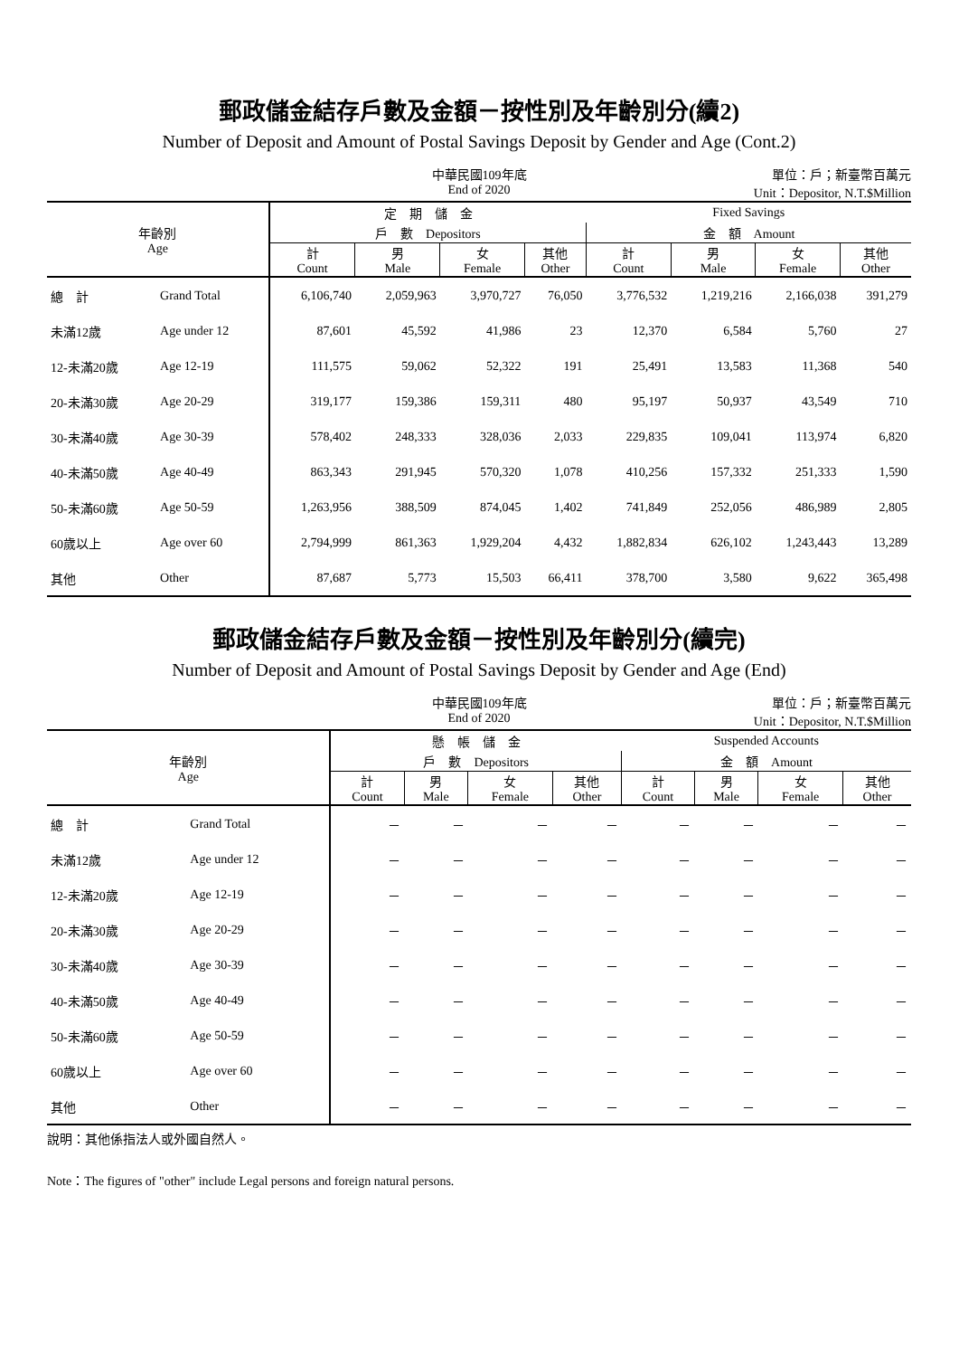郵政儲金結存戶數及金額－按性別及年齡別分(續2)
Number of Deposit and Amount of Postal Savings Deposit by Gender and Age (Cont.2)
中華民國109年底
End of 2020
單位：戶；新臺幣百萬元
Unit：Depositor, N.T.$Million
| 年齡別 Age | | 定 期 儲 金 | | | | Fixed Savings | | | |
| --- | --- | --- | --- | --- | --- | --- | --- | --- | --- |
| | | 戶 數 Depositors | | | | 金 額 Amount | | | |
| | | 計 Count | 男 Male | 女 Female | 其他 Other | 計 Count | 男 Male | 女 Female | 其他 Other |
| 總 計 | Grand Total | 6,106,740 | 2,059,963 | 3,970,727 | 76,050 | 3,776,532 | 1,219,216 | 2,166,038 | 391,279 |
| 未滿12歲 | Age under 12 | 87,601 | 45,592 | 41,986 | 23 | 12,370 | 6,584 | 5,760 | 27 |
| 12-未滿20歲 | Age 12-19 | 111,575 | 59,062 | 52,322 | 191 | 25,491 | 13,583 | 11,368 | 540 |
| 20-未滿30歲 | Age 20-29 | 319,177 | 159,386 | 159,311 | 480 | 95,197 | 50,937 | 43,549 | 710 |
| 30-未滿40歲 | Age 30-39 | 578,402 | 248,333 | 328,036 | 2,033 | 229,835 | 109,041 | 113,974 | 6,820 |
| 40-未滿50歲 | Age 40-49 | 863,343 | 291,945 | 570,320 | 1,078 | 410,256 | 157,332 | 251,333 | 1,590 |
| 50-未滿60歲 | Age 50-59 | 1,263,956 | 388,509 | 874,045 | 1,402 | 741,849 | 252,056 | 486,989 | 2,805 |
| 60歲以上 | Age over 60 | 2,794,999 | 861,363 | 1,929,204 | 4,432 | 1,882,834 | 626,102 | 1,243,443 | 13,289 |
| 其他 | Other | 87,687 | 5,773 | 15,503 | 66,411 | 378,700 | 3,580 | 9,622 | 365,498 |
郵政儲金結存戶數及金額－按性別及年齡別分(續完)
Number of Deposit and Amount of Postal Savings Deposit by Gender and Age (End)
中華民國109年底
End of 2020
單位：戶；新臺幣百萬元
Unit：Depositor, N.T.$Million
| 年齡別 Age | | 懸 帳 儲 金 | | | | Suspended Accounts | | | |
| --- | --- | --- | --- | --- | --- | --- | --- | --- | --- |
| | | 戶 數 Depositors | | | | 金 額 Amount | | | |
| | | 計 Count | 男 Male | 女 Female | 其他 Other | 計 Count | 男 Male | 女 Female | 其他 Other |
| 總 計 | Grand Total | － | － | － | － | － | － | － | － |
| 未滿12歲 | Age under 12 | － | － | － | － | － | － | － | － |
| 12-未滿20歲 | Age 12-19 | － | － | － | － | － | － | － | － |
| 20-未滿30歲 | Age 20-29 | － | － | － | － | － | － | － | － |
| 30-未滿40歲 | Age 30-39 | － | － | － | － | － | － | － | － |
| 40-未滿50歲 | Age 40-49 | － | － | － | － | － | － | － | － |
| 50-未滿60歲 | Age 50-59 | － | － | － | － | － | － | － | － |
| 60歲以上 | Age over 60 | － | － | － | － | － | － | － | － |
| 其他 | Other | － | － | － | － | － | － | － | － |
說明：其他係指法人或外國自然人。
Note：The figures of "other" include Legal persons and foreign natural persons.